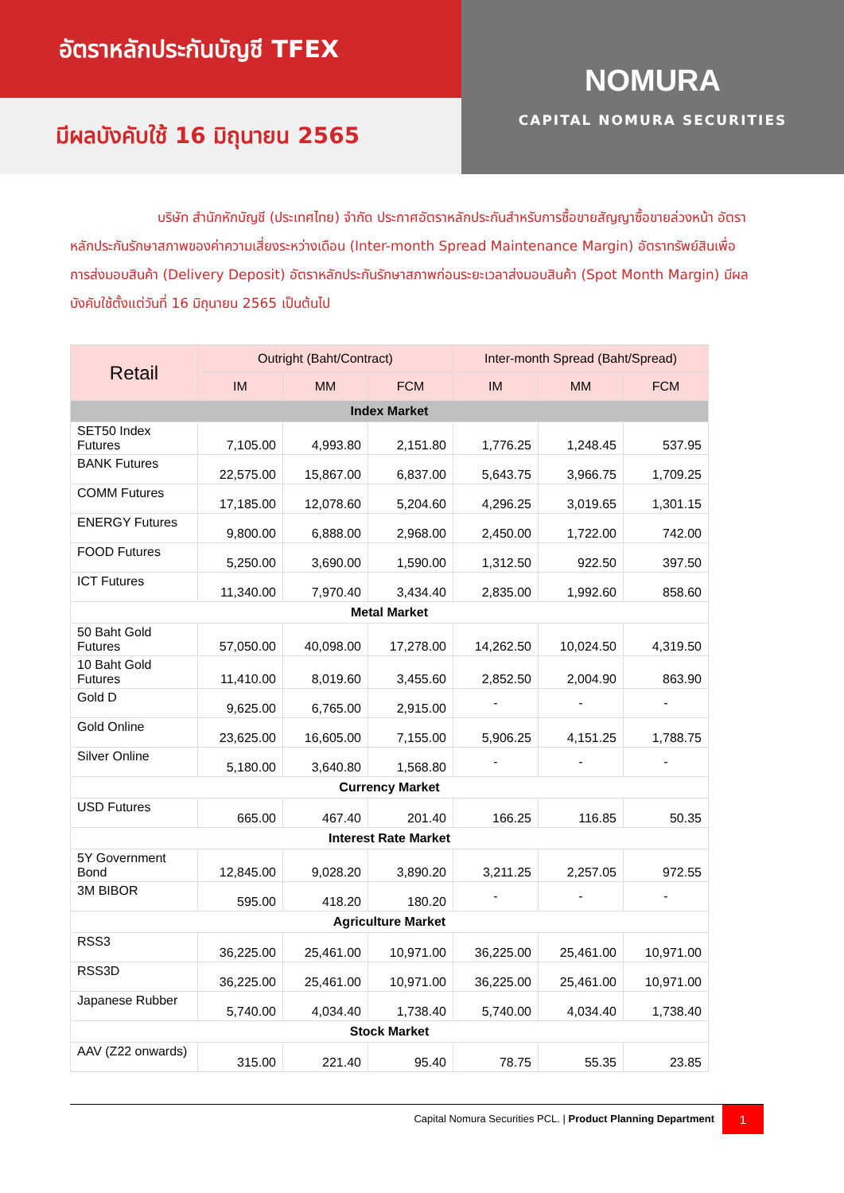อัตราหลักประกันบัญชี TFEX
มีผลบังคับใช้ 16 มิถุนายน 2565
NOMURA
CAPITAL NOMURA SECURITIES
บริษัท สำนักหักบัญชี (ประเทศไทย) จำกัด ประกาศอัตราหลักประกันสำหรับการซื้อขายสัญญาซื้อขายล่วงหน้า อัตราหลักประกันรักษาสภาพของค่าความเสี่ยงระหว่างเดือน (Inter-month Spread Maintenance Margin) อัตราทรัพย์สินเพื่อการส่งมอบสินค้า (Delivery Deposit) อัตราหลักประกันรักษาสภาพก่อนระยะเวลาส่งมอบสินค้า (Spot Month Margin) มีผลบังคับใช้ตั้งแต่วันที่ 16 มิถุนายน 2565 เป็นต้นไป
| Retail | Outright (Baht/Contract) | | | Inter-month Spread (Baht/Spread) | | |
| --- | --- | --- | --- | --- | --- | --- |
| | IM | MM | FCM | IM | MM | FCM |
| Index Market | | | | | | |
| SET50 Index Futures | 7,105.00 | 4,993.80 | 2,151.80 | 1,776.25 | 1,248.45 | 537.95 |
| BANK Futures | 22,575.00 | 15,867.00 | 6,837.00 | 5,643.75 | 3,966.75 | 1,709.25 |
| COMM Futures | 17,185.00 | 12,078.60 | 5,204.60 | 4,296.25 | 3,019.65 | 1,301.15 |
| ENERGY Futures | 9,800.00 | 6,888.00 | 2,968.00 | 2,450.00 | 1,722.00 | 742.00 |
| FOOD Futures | 5,250.00 | 3,690.00 | 1,590.00 | 1,312.50 | 922.50 | 397.50 |
| ICT Futures | 11,340.00 | 7,970.40 | 3,434.40 | 2,835.00 | 1,992.60 | 858.60 |
| Metal Market | | | | | | |
| 50 Baht Gold Futures | 57,050.00 | 40,098.00 | 17,278.00 | 14,262.50 | 10,024.50 | 4,319.50 |
| 10 Baht Gold Futures | 11,410.00 | 8,019.60 | 3,455.60 | 2,852.50 | 2,004.90 | 863.90 |
| Gold D | 9,625.00 | 6,765.00 | 2,915.00 | - | - | - |
| Gold Online | 23,625.00 | 16,605.00 | 7,155.00 | 5,906.25 | 4,151.25 | 1,788.75 |
| Silver Online | 5,180.00 | 3,640.80 | 1,568.80 | - | - | - |
| Currency Market | | | | | | |
| USD Futures | 665.00 | 467.40 | 201.40 | 166.25 | 116.85 | 50.35 |
| Interest Rate Market | | | | | | |
| 5Y Government Bond | 12,845.00 | 9,028.20 | 3,890.20 | 3,211.25 | 2,257.05 | 972.55 |
| 3M BIBOR | 595.00 | 418.20 | 180.20 | - | - | - |
| Agriculture Market | | | | | | |
| RSS3 | 36,225.00 | 25,461.00 | 10,971.00 | 36,225.00 | 25,461.00 | 10,971.00 |
| RSS3D | 36,225.00 | 25,461.00 | 10,971.00 | 36,225.00 | 25,461.00 | 10,971.00 |
| Japanese Rubber | 5,740.00 | 4,034.40 | 1,738.40 | 5,740.00 | 4,034.40 | 1,738.40 |
| Stock Market | | | | | | |
| AAV (Z22 onwards) | 315.00 | 221.40 | 95.40 | 78.75 | 55.35 | 23.85 |
Capital Nomura Securities PCL. | Product Planning Department
1